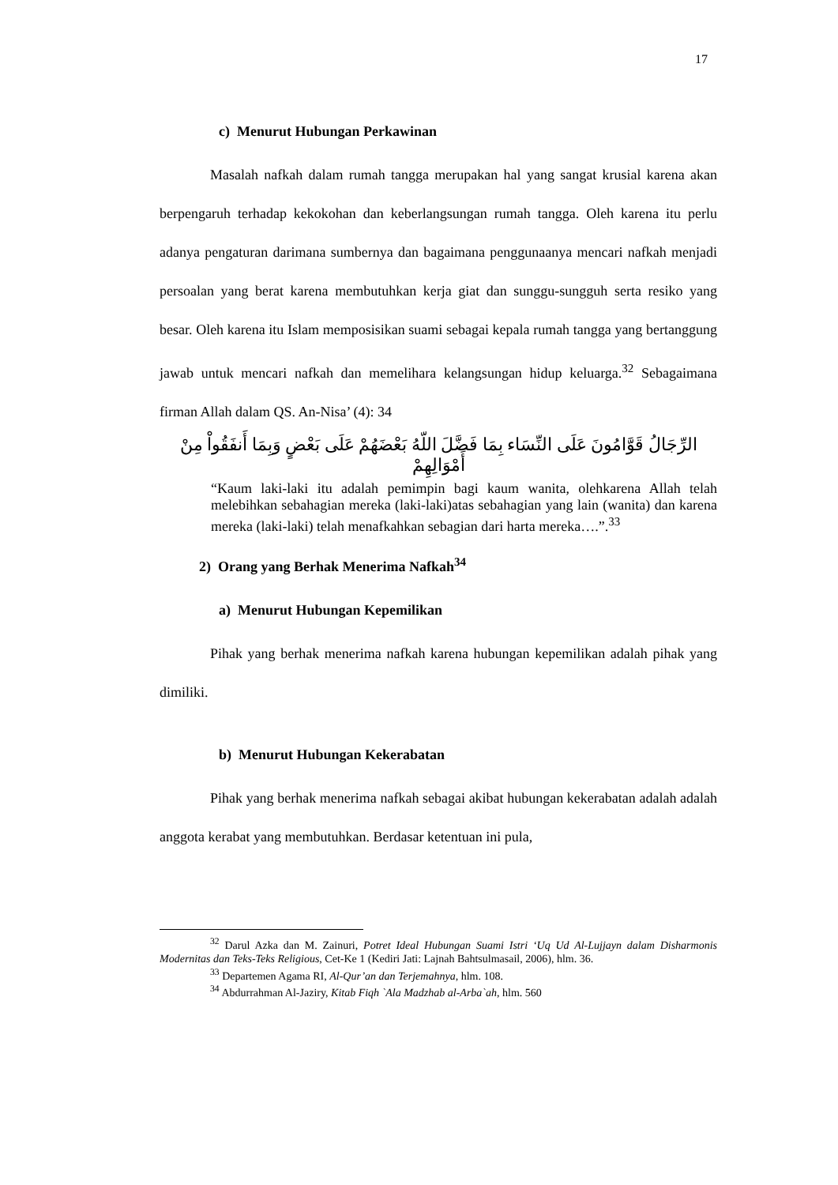17
c) Menurut Hubungan Perkawinan
Masalah nafkah dalam rumah tangga merupakan hal yang sangat krusial karena akan berpengaruh terhadap kekokohan dan keberlangsungan rumah tangga. Oleh karena itu perlu adanya pengaturan darimana sumbernya dan bagaimana penggunaanya mencari nafkah menjadi persoalan yang berat karena membutuhkan kerja giat dan sunggu-sungguh serta resiko yang besar. Oleh karena itu Islam memposisikan suami sebagai kepala rumah tangga yang bertanggung jawab untuk mencari nafkah dan memelihara kelangsungan hidup keluarga.<sup>32</sup> Sebagaimana firman Allah dalam QS. An-Nisa’ (4): 34
الرِّجَالُ قَوَّامُونَ عَلَى النِّسَاء بِمَا فَضَّلَ اللّهُ بَعْضَهُمْ عَلَى بَعْضٍ وَبِمَا أَنفَقُواْ مِنْ أَمْوَالِهِمْ
“Kaum laki-laki itu adalah pemimpin bagi kaum wanita, olehkarena Allah telah melebihkan sebahagian mereka (laki-laki)atas sebahagian yang lain (wanita) dan karena mereka (laki-laki) telah menafkahkan sebagian dari harta mereka….”.<sup>33</sup>
2) Orang yang Berhak Menerima Nafkah<sup>34</sup>
a) Menurut Hubungan Kepemilikan
Pihak yang berhak menerima nafkah karena hubungan kepemilikan adalah pihak yang dimiliki.
b) Menurut Hubungan Kekerabatan
Pihak yang berhak menerima nafkah sebagai akibat hubungan kekerabatan adalah adalah anggota kerabat yang membutuhkan. Berdasar ketentuan ini pula,
<sup>32</sup> Darul Azka dan M. Zainuri, Potret Ideal Hubungan Suami Istri ‘Uq Ud Al-Lujjayn dalam Disharmonis Modernitas dan Teks-Teks Religious, Cet-Ke 1 (Kediri Jati: Lajnah Bahtsulmasail, 2006), hlm. 36.
<sup>33</sup> Departemen Agama RI, Al-Qur’an dan Terjemahnya, hlm. 108.
<sup>34</sup> Abdurrahman Al-Jaziry, Kitab Fiqh `Ala Madzhab al-Arba`ah, hlm. 560